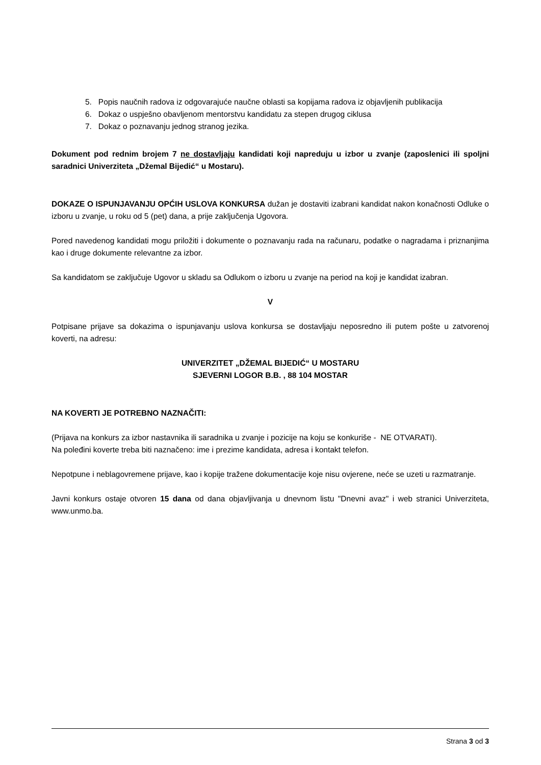5. Popis naučnih radova iz odgovarajuće naučne oblasti sa kopijama radova iz objavljenih publikacija
6. Dokaz o uspješno obavljenom mentorstvu kandidatu za stepen drugog ciklusa
7. Dokaz o poznavanju jednog stranog jezika.
Dokument pod rednim brojem 7 ne dostavljaju kandidati koji napreduju u izbor u zvanje (zaposlenici ili spoljni saradnici Univerziteta „Džemal Bijedić“ u Mostaru).
DOKAZE O ISPUNJAVANJU OPĆIH USLOVA KONKURSA dužan je dostaviti izabrani kandidat nakon konačnosti Odluke o izboru u zvanje, u roku od 5 (pet) dana, a prije zaključenja Ugovora.
Pored navedenog kandidati mogu priložiti i dokumente o poznavanju rada na računaru, podatke o nagradama i priznanjima kao i druge dokumente relevantne za izbor.
Sa kandidatom se zaključuje Ugovor u skladu sa Odlukom o izboru u zvanje na period na koji je kandidat izabran.
V
Potpisane prijave sa dokazima o ispunjavanju uslova konkursa se dostavljaju neposredno ili putem pošte u zatvorenoj koverti, na adresu:
UNIVERZITET „DŽEMAL BIJEDIĆ“ U MOSTARU
SJEVERNI LOGOR B.B. , 88 104 MOSTAR
NA KOVERTI JE POTREBNO NAZNAČITI:
(Prijava na konkurs za izbor nastavnika ili saradnika u zvanje i pozicije na koju se konkuriše - NE OTVARATI).
Na poleđini koverte treba biti naznačeno: ime i prezime kandidata, adresa i kontakt telefon.
Nepotpune i neblagovremene prijave, kao i kopije tražene dokumentacije koje nisu ovjerene, neće se uzeti u razmatranje.
Javni konkurs ostaje otvoren 15 dana od dana objavljivanja u dnevnom listu "Dnevni avaz" i web stranici Univerziteta, www.unmo.ba.
Strana 3 od 3